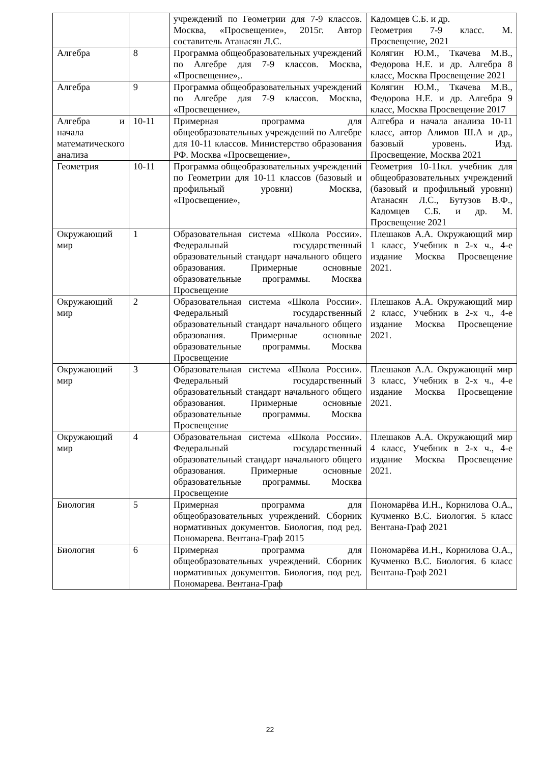| | | учреждений по Геометрии для 7-9 классов. Москва, «Просвещение», 2015г. Автор составитель Атанасян Л.С. | Кадомцев С.Б. и др. Геометрия 7-9 класс. М. Просвещение, 2021 |
| Алгебра | 8 | Программа общеобразовательных учреждений по Алгебре для 7-9 классов. Москва, «Просвещение»,. | Колягин Ю.М., Ткачева М.В., Федорова Н.Е. и др. Алгебра 8 класс, Москва Просвещение 2021 |
| Алгебра | 9 | Программа общеобразовательных учреждений по Алгебре для 7-9 классов. Москва, «Просвещение», | Колягин Ю.М., Ткачева М.В., Федорова Н.Е. и др. Алгебра 9 класс, Москва Просвещение 2017 |
| Алгебра и начала математического анализа | 10-11 | Примерная программа для общеобразовательных учреждений по Алгебре для 10-11 классов. Министерство образования РФ. Москва «Просвещение», | Алгебра и начала анализа 10-11 класс, автор Алимов Ш.А и др., базовый уровень. Изд. Просвещение, Москва 2021 |
| Геометрия | 10-11 | Программа общеобразовательных учреждений по Геометрии для 10-11 классов (базовый и профильный уровни) Москва, «Просвещение», | Геометрия 10-11кл. учебник для общеобразовательных учреждений (базовый и профильный уровни) Атанасян Л.С., Бутузов В.Ф., Кадомцев С.Б. и др. М. Просвещение 2021 |
| Окружающий мир | 1 | Образовательная система «Школа России». Федеральный государственный образовательный стандарт начального общего образования. Примерные основные образовательные программы. Москва Просвещение | Плешаков А.А. Окружающий мир 1 класс, Учебник в 2-х ч., 4-е издание Москва Просвещение 2021. |
| Окружающий мир | 2 | Образовательная система «Школа России». Федеральный государственный образовательный стандарт начального общего образования. Примерные основные образовательные программы. Москва Просвещение | Плешаков А.А. Окружающий мир 2 класс, Учебник в 2-х ч., 4-е издание Москва Просвещение 2021. |
| Окружающий мир | 3 | Образовательная система «Школа России». Федеральный государственный образовательный стандарт начального общего образования. Примерные основные образовательные программы. Москва Просвещение | Плешаков А.А. Окружающий мир 3 класс, Учебник в 2-х ч., 4-е издание Москва Просвещение 2021. |
| Окружающий мир | 4 | Образовательная система «Школа России». Федеральный государственный образовательный стандарт начального общего образования. Примерные основные образовательные программы. Москва Просвещение | Плешаков А.А. Окружающий мир 4 класс, Учебник в 2-х ч., 4-е издание Москва Просвещение 2021. |
| Биология | 5 | Примерная программа для общеобразовательных учреждений. Сборник нормативных документов. Биология, под ред. Пономарева. Вентана-Граф 2015 | Пономарёва И.Н., Корнилова О.А., Кучменко В.С. Биология. 5 класс Вентана-Граф 2021 |
| Биология | 6 | Примерная программа для общеобразовательных учреждений. Сборник нормативных документов. Биология, под ред. Пономарева. Вентана-Граф | Пономарёва И.Н., Корнилова О.А., Кучменко В.С. Биология. 6 класс Вентана-Граф 2021 |
22